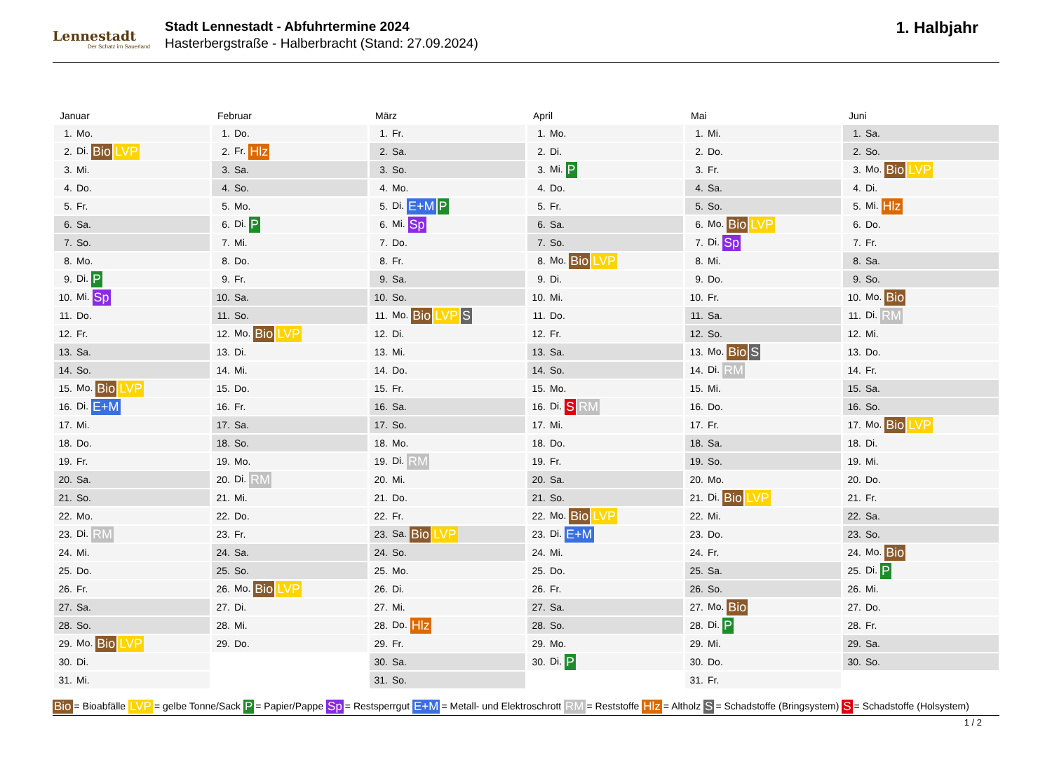Lennestadt
Der Schatz im Sauerland
Stadt Lennestadt - Abfuhrtermine 2024
Hasterbergstraße - Halberbracht (Stand: 27.09.2024)
1. Halbjahr
Januar
| 1. | Mo. |
| 2. | Di. Bio LVP |
| 3. | Mi. |
| 4. | Do. |
| 5. | Fr. |
| 6. | Sa. |
| 7. | So. |
| 8. | Mo. |
| 9. | Di. P |
| 10. | Mi. Sp |
| 11. | Do. |
| 12. | Fr. |
| 13. | Sa. |
| 14. | So. |
| 15. | Mo. Bio LVP |
| 16. | Di. E+M |
| 17. | Mi. |
| 18. | Do. |
| 19. | Fr. |
| 20. | Sa. |
| 21. | So. |
| 22. | Mo. |
| 23. | Di. RM |
| 24. | Mi. |
| 25. | Do. |
| 26. | Fr. |
| 27. | Sa. |
| 28. | So. |
| 29. | Mo. Bio LVP |
| 30. | Di. |
| 31. | Mi. |
Februar
| 1. | Do. |
| 2. | Fr. Hlz |
| 3. | Sa. |
| 4. | So. |
| 5. | Mo. |
| 6. | Di. P |
| 7. | Mi. |
| 8. | Do. |
| 9. | Fr. |
| 10. | Sa. |
| 11. | So. |
| 12. | Mo. Bio LVP |
| 13. | Di. |
| 14. | Mi. |
| 15. | Do. |
| 16. | Fr. |
| 17. | Sa. |
| 18. | So. |
| 19. | Mo. |
| 20. | Di. RM |
| 21. | Mi. |
| 22. | Do. |
| 23. | Fr. |
| 24. | Sa. |
| 25. | So. |
| 26. | Mo. Bio LVP |
| 27. | Di. |
| 28. | Mi. |
| 29. | Do. |
März
| 1. | Fr. |
| 2. | Sa. |
| 3. | So. |
| 4. | Mo. |
| 5. | Di. E+M P |
| 6. | Mi. Sp |
| 7. | Do. |
| 8. | Fr. |
| 9. | Sa. |
| 10. | So. |
| 11. | Mo. Bio LVP S |
| 12. | Di. |
| 13. | Mi. |
| 14. | Do. |
| 15. | Fr. |
| 16. | Sa. |
| 17. | So. |
| 18. | Mo. |
| 19. | Di. RM |
| 20. | Mi. |
| 21. | Do. |
| 22. | Fr. |
| 23. | Sa. Bio LVP |
| 24. | So. |
| 25. | Mo. |
| 26. | Di. |
| 27. | Mi. |
| 28. | Do. Hlz |
| 29. | Fr. |
| 30. | Sa. |
| 31. | So. |
April
| 1. | Mo. |
| 2. | Di. |
| 3. | Mi. P |
| 4. | Do. |
| 5. | Fr. |
| 6. | Sa. |
| 7. | So. |
| 8. | Mo. Bio LVP |
| 9. | Di. |
| 10. | Mi. |
| 11. | Do. |
| 12. | Fr. |
| 13. | Sa. |
| 14. | So. |
| 15. | Mo. |
| 16. | Di. S RM |
| 17. | Mi. |
| 18. | Do. |
| 19. | Fr. |
| 20. | Sa. |
| 21. | So. |
| 22. | Mo. Bio LVP |
| 23. | Di. E+M |
| 24. | Mi. |
| 25. | Do. |
| 26. | Fr. |
| 27. | Sa. |
| 28. | So. |
| 29. | Mo. |
| 30. | Di. P |
Mai
| 1. | Mi. |
| 2. | Do. |
| 3. | Fr. |
| 4. | Sa. |
| 5. | So. |
| 6. | Mo. Bio LVP |
| 7. | Di. Sp |
| 8. | Mi. |
| 9. | Do. |
| 10. | Fr. |
| 11. | Sa. |
| 12. | So. |
| 13. | Mo. Bio S |
| 14. | Di. RM |
| 15. | Mi. |
| 16. | Do. |
| 17. | Fr. |
| 18. | Sa. |
| 19. | So. |
| 20. | Mo. |
| 21. | Di. Bio LVP |
| 22. | Mi. |
| 23. | Do. |
| 24. | Fr. |
| 25. | Sa. |
| 26. | So. |
| 27. | Mo. Bio |
| 28. | Di. P |
| 29. | Mi. |
| 30. | Do. |
| 31. | Fr. |
Juni
| 1. | Sa. |
| 2. | So. |
| 3. | Mo. Bio LVP |
| 4. | Di. |
| 5. | Mi. Hlz |
| 6. | Do. |
| 7. | Fr. |
| 8. | Sa. |
| 9. | So. |
| 10. | Mo. Bio |
| 11. | Di. RM |
| 12. | Mi. |
| 13. | Do. |
| 14. | Fr. |
| 15. | Sa. |
| 16. | So. |
| 17. | Mo. Bio LVP |
| 18. | Di. |
| 19. | Mi. |
| 20. | Do. |
| 21. | Fr. |
| 22. | Sa. |
| 23. | So. |
| 24. | Mo. Bio |
| 25. | Di. P |
| 26. | Mi. |
| 27. | Do. |
| 28. | Fr. |
| 29. | Sa. |
| 30. | So. |
Bio = Bioabfälle LVP = gelbe Tonne/Sack P = Papier/Pappe Sp = Restsperrgut E+M = Metall- und Elektroschrott RM = Reststoffe Hlz = Altholz S = Schadstoffe (Bringsystem) S = Schadstoffe (Holsystem)
1 / 2